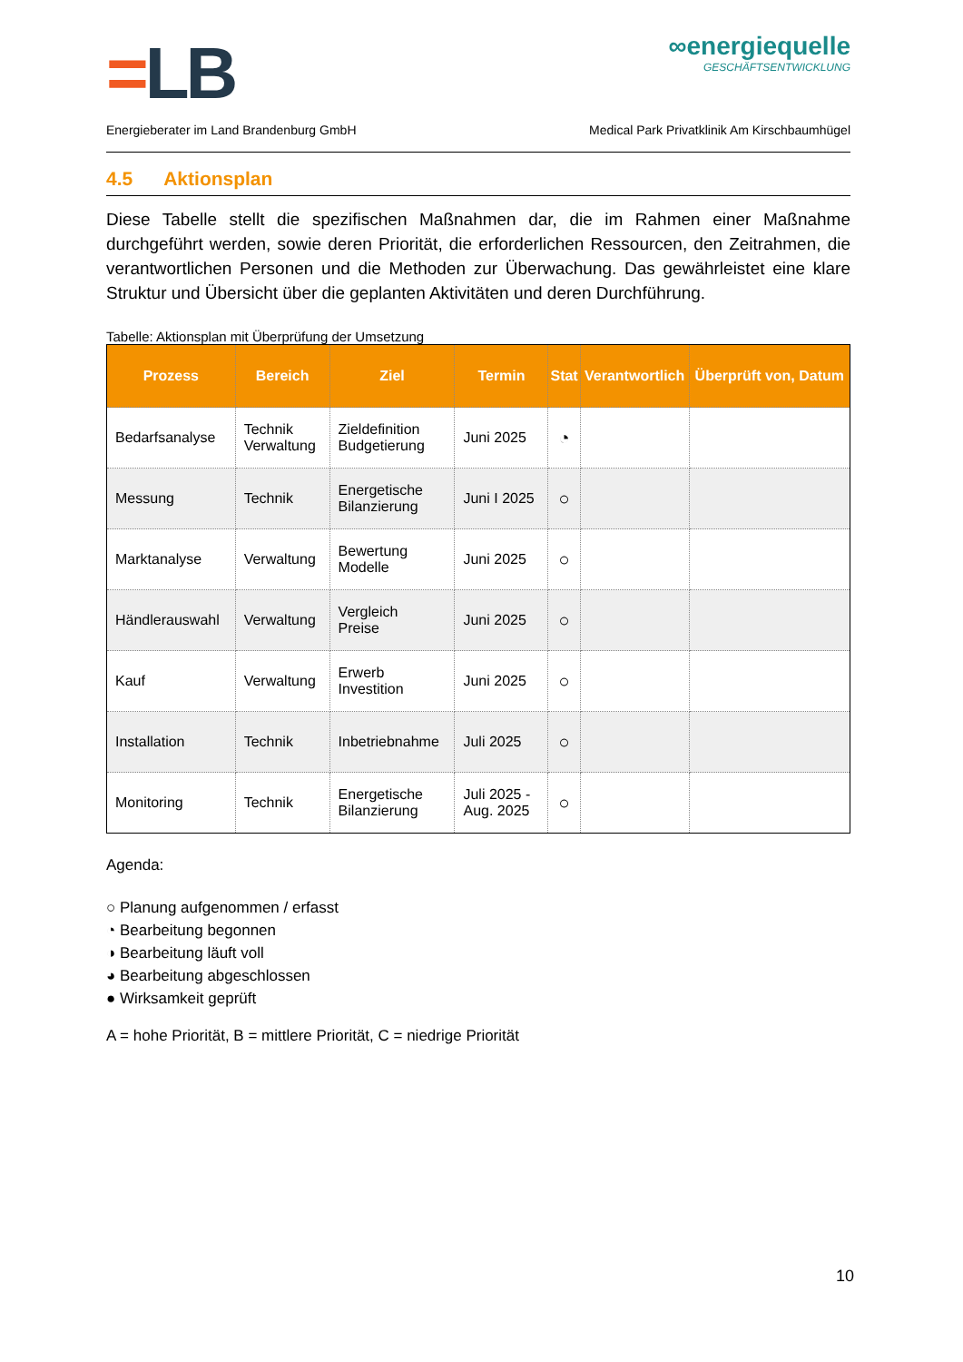=LB
∞energiequelle
GESCHÄFTSENTWICKLUNG
Energieberater im Land Brandenburg GmbH Medical Park Privatklinik Am Kirschbaumhügel
4.5 Aktionsplan
Diese Tabelle stellt die spezifischen Maßnahmen dar, die im Rahmen einer Maßnahme durchgeführt werden, sowie deren Priorität, die erforderlichen Ressourcen, den Zeitrahmen, die verantwortlichen Personen und die Methoden zur Überwachung. Das gewährleistet eine klare Struktur und Übersicht über die geplanten Aktivitäten und deren Durchführung.
Tabelle: Aktionsplan mit Überprüfung der Umsetzung
| Prozess | Bereich | Ziel | Termin | Stat | Verantwortlich | Überprüft von, Datum |
| --- | --- | --- | --- | --- | --- | --- |
| Bedarfsanalyse | Technik Verwaltung | Zieldefinition Budgetierung | Juni 2025 | ◔ | | |
| Messung | Technik | Energetische Bilanzierung | Juni I 2025 | ○ | | |
| Marktanalyse | Verwaltung | Bewertung Modelle | Juni 2025 | ○ | | |
| Händlerauswahl | Verwaltung | Vergleich Preise | Juni 2025 | ○ | | |
| Kauf | Verwaltung | Erwerb Investition | Juni 2025 | ○ | | |
| Installation | Technik | Inbetriebnahme | Juli 2025 | ○ | | |
| Monitoring | Technik | Energetische Bilanzierung | Juli 2025 - Aug. 2025 | ○ | | |
Agenda:
○ Planung aufgenommen / erfasst
◔ Bearbeitung begonnen
◑ Bearbeitung läuft voll
◕ Bearbeitung abgeschlossen
● Wirksamkeit geprüft
A = hohe Priorität, B = mittlere Priorität, C = niedrige Priorität
10